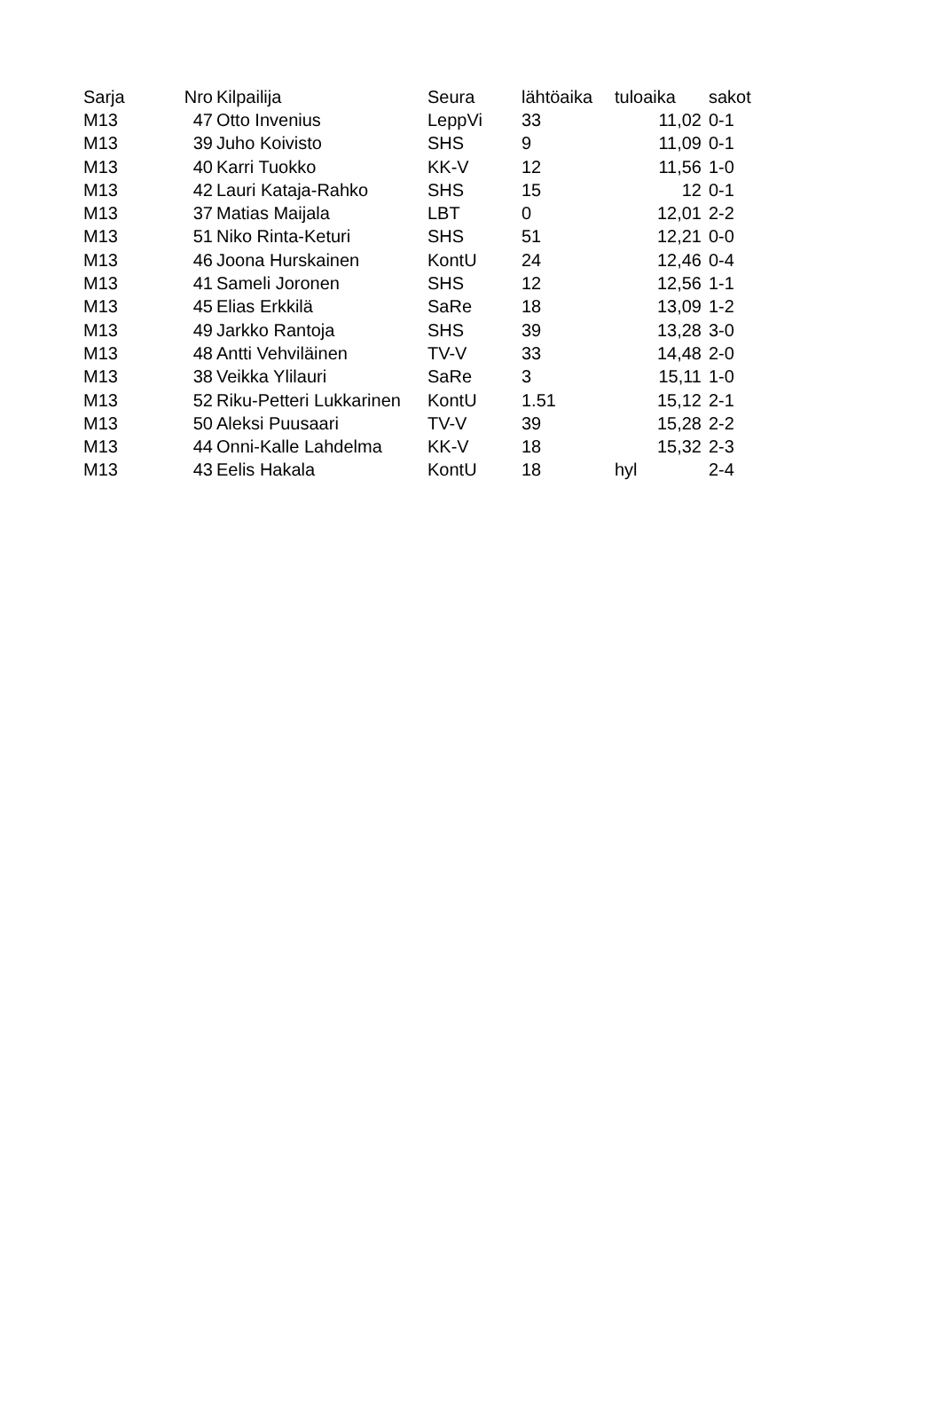| Sarja | Nro | Kilpailija | Seura | lähtöaika | tuloaika | sakot |
| --- | --- | --- | --- | --- | --- | --- |
| M13 | 47 | Otto Invenius | LeppVi | 33 | 11,02 | 0-1 |
| M13 | 39 | Juho Koivisto | SHS | 9 | 11,09 | 0-1 |
| M13 | 40 | Karri Tuokko | KK-V | 12 | 11,56 | 1-0 |
| M13 | 42 | Lauri Kataja-Rahko | SHS | 15 | 12 | 0-1 |
| M13 | 37 | Matias Maijala | LBT | 0 | 12,01 | 2-2 |
| M13 | 51 | Niko Rinta-Keturi | SHS | 51 | 12,21 | 0-0 |
| M13 | 46 | Joona Hurskainen | KontU | 24 | 12,46 | 0-4 |
| M13 | 41 | Sameli Joronen | SHS | 12 | 12,56 | 1-1 |
| M13 | 45 | Elias Erkkilä | SaRe | 18 | 13,09 | 1-2 |
| M13 | 49 | Jarkko Rantoja | SHS | 39 | 13,28 | 3-0 |
| M13 | 48 | Antti Vehviläinen | TV-V | 33 | 14,48 | 2-0 |
| M13 | 38 | Veikka Ylilauri | SaRe | 3 | 15,11 | 1-0 |
| M13 | 52 | Riku-Petteri Lukkarinen | KontU | 1.51 | 15,12 | 2-1 |
| M13 | 50 | Aleksi Puusaari | TV-V | 39 | 15,28 | 2-2 |
| M13 | 44 | Onni-Kalle Lahdelma | KK-V | 18 | 15,32 | 2-3 |
| M13 | 43 | Eelis Hakala | KontU | 18 | hyl | 2-4 |